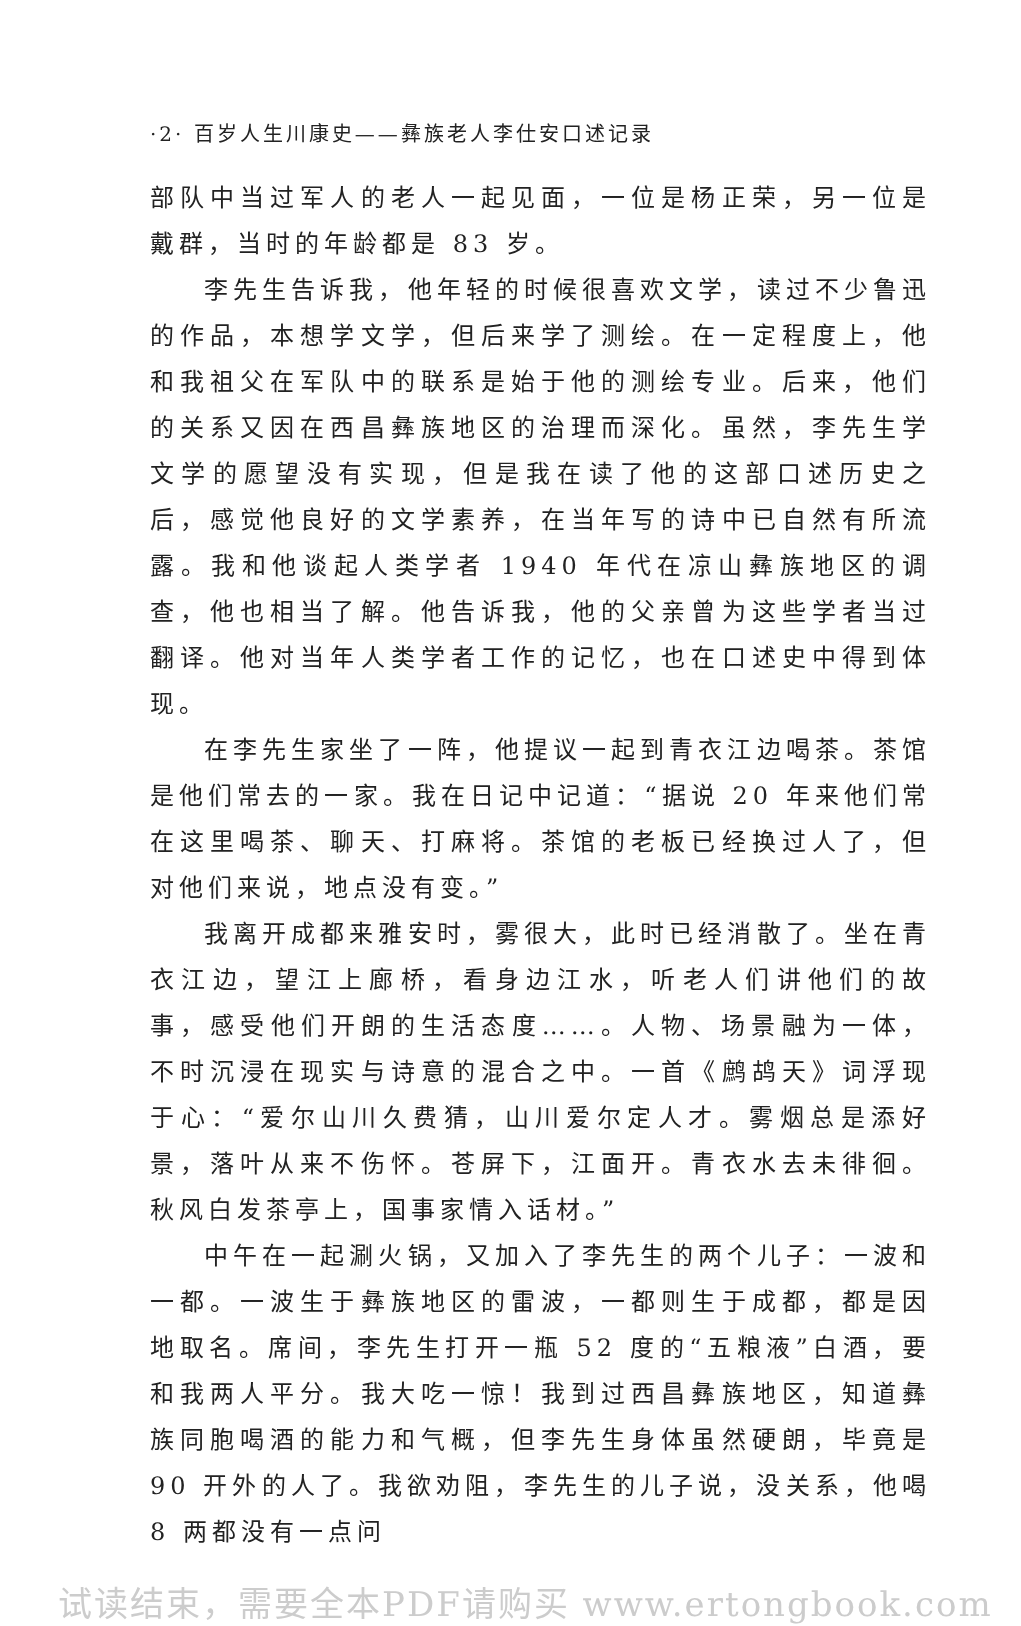·2· 百岁人生川康史——彝族老人李仕安口述记录
部队中当过军人的老人一起见面，一位是杨正荣，另一位是戴群，当时的年龄都是 83 岁。
李先生告诉我，他年轻的时候很喜欢文学，读过不少鲁迅的作品，本想学文学，但后来学了测绘。在一定程度上，他和我祖父在军队中的联系是始于他的测绘专业。后来，他们的关系又因在西昌彝族地区的治理而深化。虽然，李先生学文学的愿望没有实现，但是我在读了他的这部口述历史之后，感觉他良好的文学素养，在当年写的诗中已自然有所流露。我和他谈起人类学者 1940 年代在凉山彝族地区的调查，他也相当了解。他告诉我，他的父亲曾为这些学者当过翻译。他对当年人类学者工作的记忆，也在口述史中得到体现。
在李先生家坐了一阵，他提议一起到青衣江边喝茶。茶馆是他们常去的一家。我在日记中记道：“据说 20 年来他们常在这里喝茶、聊天、打麻将。茶馆的老板已经换过人了，但对他们来说，地点没有变。”
我离开成都来雅安时，雾很大，此时已经消散了。坐在青衣江边，望江上廊桥，看身边江水，听老人们讲他们的故事，感受他们开朗的生活态度……。人物、场景融为一体，不时沉浸在现实与诗意的混合之中。一首《鹧鸪天》词浮现于心：“爱尔山川久费猜，山川爱尔定人才。雾烟总是添好景，落叶从来不伤怀。苍屏下，江面开。青衣水去未徘徊。秋风白发茶亭上，国事家情入话材。”
中午在一起涮火锅，又加入了李先生的两个儿子：一波和一都。一波生于彝族地区的雷波，一都则生于成都，都是因地取名。席间，李先生打开一瓶 52 度的“五粮液”白酒，要和我两人平分。我大吃一惊！我到过西昌彝族地区，知道彝族同胞喝酒的能力和气概，但李先生身体虽然硬朗，毕竟是 90 开外的人了。我欲劝阻，李先生的儿子说，没关系，他喝 8 两都没有一点问
试读结束，需要全本PDF请购买 www.ertongbook.com